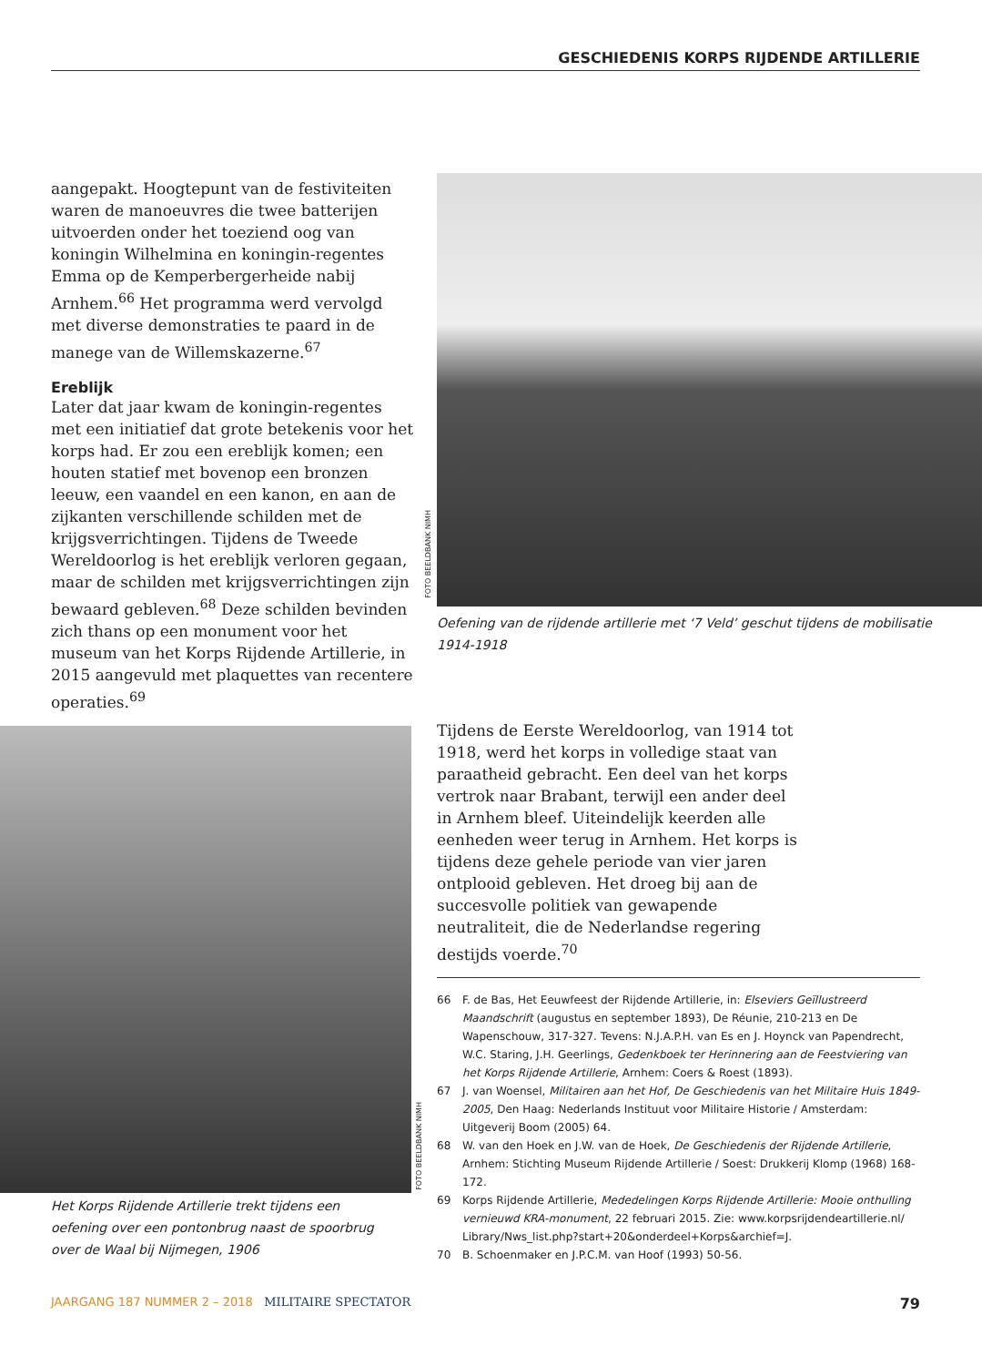GESCHIEDENIS KORPS RIJDENDE ARTILLERIE
aangepakt. Hoogtepunt van de festiviteiten waren de manoeuvres die twee batterijen uitvoerden onder het toeziend oog van koningin Wilhelmina en koningin-regentes Emma op de Kemperbergerheide nabij Arnhem.<sup>66</sup> Het programma werd vervolgd met diverse demonstraties te paard in de manege van de Willemskazerne.<sup>67</sup>
Ereblijk
Later dat jaar kwam de koningin-regentes met een initiatief dat grote betekenis voor het korps had. Er zou een ereblijk komen; een houten statief met bovenop een bronzen leeuw, een vaandel en een kanon, en aan de zijkanten verschillende schilden met de krijgsverrichtingen. Tijdens de Tweede Wereldoorlog is het ereblijk verloren gegaan, maar de schilden met krijgsverrichtingen zijn bewaard gebleven.<sup>68</sup> Deze schilden bevinden zich thans op een monument voor het museum van het Korps Rijdende Artillerie, in 2015 aangevuld met plaquettes van recentere operaties.<sup>69</sup>
FOTO BEELDBANK NIMH
Oefening van de rijdende artillerie met ‘7 Veld’ geschut tijdens de mobilisatie 1914-1918
FOTO BEELDBANK NIMH
Het Korps Rijdende Artillerie trekt tijdens een oefening over een pontonbrug naast de spoorbrug over de Waal bij Nijmegen, 1906
Tijdens de Eerste Wereldoorlog, van 1914 tot 1918, werd het korps in volledige staat van paraatheid gebracht. Een deel van het korps vertrok naar Brabant, terwijl een ander deel in Arnhem bleef. Uiteindelijk keerden alle eenheden weer terug in Arnhem. Het korps is tijdens deze gehele periode van vier jaren ontplooid gebleven. Het droeg bij aan de succesvolle politiek van gewapende neutraliteit, die de Nederlandse regering destijds voerde.<sup>70</sup>
66 F. de Bas, Het Eeuwfeest der Rijdende Artillerie, in: Elseviers Geïllustreerd Maandschrift (augustus en september 1893), De Réunie, 210-213 en De Wapenschouw, 317-327. Tevens: N.J.A.P.H. van Es en J. Hoynck van Papendrecht, W.C. Staring, J.H. Geerlings, Gedenkboek ter Herinnering aan de Feestviering van het Korps Rijdende Artillerie, Arnhem: Coers & Roest (1893).
67 J. van Woensel, Militairen aan het Hof, De Geschiedenis van het Militaire Huis 1849-2005, Den Haag: Nederlands Instituut voor Militaire Historie / Amsterdam: Uitgeverij Boom (2005) 64.
68 W. van den Hoek en J.W. van de Hoek, De Geschiedenis der Rijdende Artillerie, Arnhem: Stichting Museum Rijdende Artillerie / Soest: Drukkerij Klomp (1968) 168-172.
69 Korps Rijdende Artillerie, Mededelingen Korps Rijdende Artillerie: Mooie onthulling vernieuwd KRA-monument, 22 februari 2015. Zie: www.korpsrijdendeartillerie.nl/ Library/Nws_list.php?start+20&onderdeel+Korps&archief=J.
70 B. Schoenmaker en J.P.C.M. van Hoof (1993) 50-56.
JAARGANG 187 NUMMER 2 – 2018 MILITAIRE SPECTATOR 79